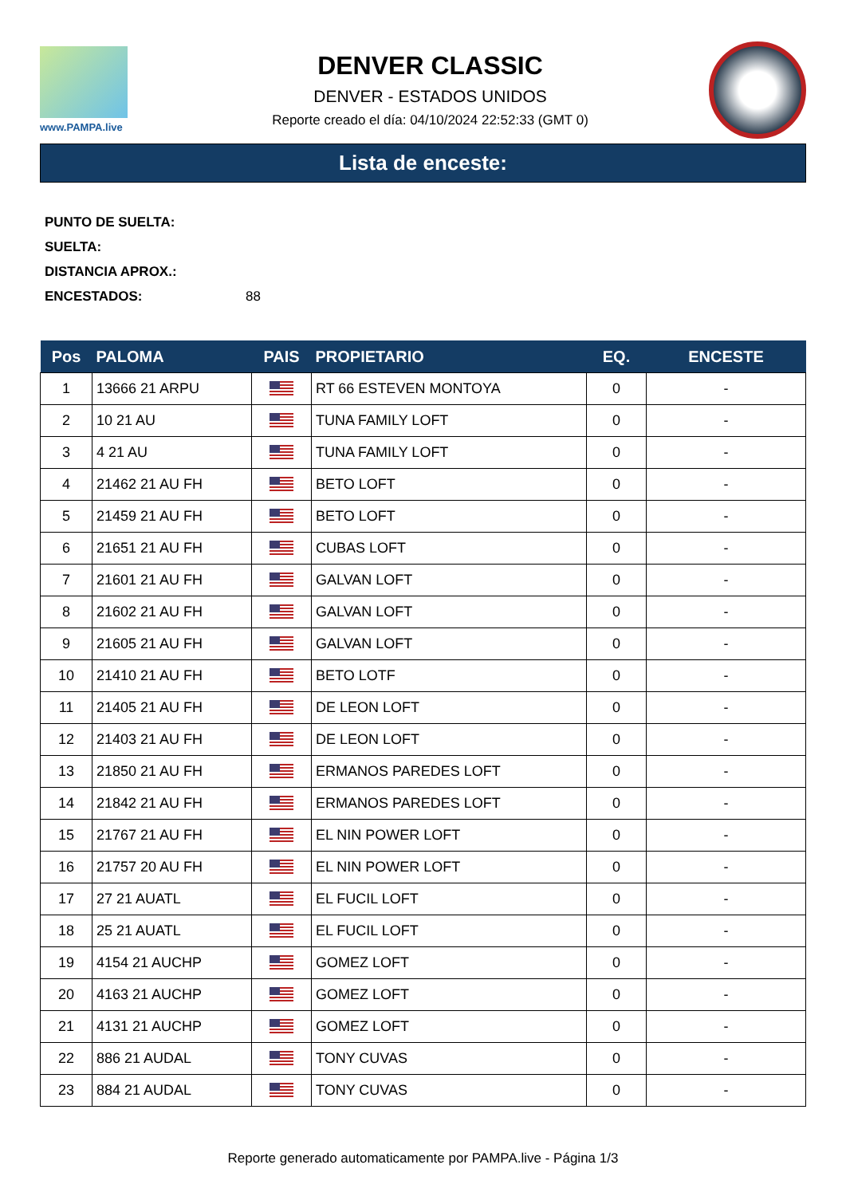www.PAMPA.live
DENVER CLASSIC
DENVER - ESTADOS UNIDOS
Reporte creado el día: 04/10/2024 22:52:33 (GMT 0)
Lista de enceste:
PUNTO DE SUELTA:
SUELTA:
DISTANCIA APROX.:
ENCESTADOS: 88
| Pos | PALOMA | PAIS | PROPIETARIO | EQ. | ENCESTE |
| --- | --- | --- | --- | --- | --- |
| 1 | 13666 21 ARPU | | RT 66 ESTEVEN MONTOYA | 0 | - |
| 2 | 10 21 AU | | TUNA FAMILY LOFT | 0 | - |
| 3 | 4 21 AU | | TUNA FAMILY LOFT | 0 | - |
| 4 | 21462 21 AU FH | | BETO LOFT | 0 | - |
| 5 | 21459 21 AU FH | | BETO LOFT | 0 | - |
| 6 | 21651 21 AU FH | | CUBAS LOFT | 0 | - |
| 7 | 21601 21 AU FH | | GALVAN LOFT | 0 | - |
| 8 | 21602 21 AU FH | | GALVAN LOFT | 0 | - |
| 9 | 21605 21 AU FH | | GALVAN LOFT | 0 | - |
| 10 | 21410 21 AU FH | | BETO LOTF | 0 | - |
| 11 | 21405 21 AU FH | | DE LEON LOFT | 0 | - |
| 12 | 21403 21 AU FH | | DE LEON LOFT | 0 | - |
| 13 | 21850 21 AU FH | | ERMANOS PAREDES LOFT | 0 | - |
| 14 | 21842 21 AU FH | | ERMANOS PAREDES LOFT | 0 | - |
| 15 | 21767 21 AU FH | | EL NIN POWER LOFT | 0 | - |
| 16 | 21757 20 AU FH | | EL NIN POWER LOFT | 0 | - |
| 17 | 27 21 AUATL | | EL FUCIL LOFT | 0 | - |
| 18 | 25 21 AUATL | | EL FUCIL LOFT | 0 | - |
| 19 | 4154 21 AUCHP | | GOMEZ LOFT | 0 | - |
| 20 | 4163 21 AUCHP | | GOMEZ LOFT | 0 | - |
| 21 | 4131 21 AUCHP | | GOMEZ LOFT | 0 | - |
| 22 | 886 21 AUDAL | | TONY CUVAS | 0 | - |
| 23 | 884 21 AUDAL | | TONY CUVAS | 0 | - |
Reporte generado automaticamente por PAMPA.live - Página 1/3